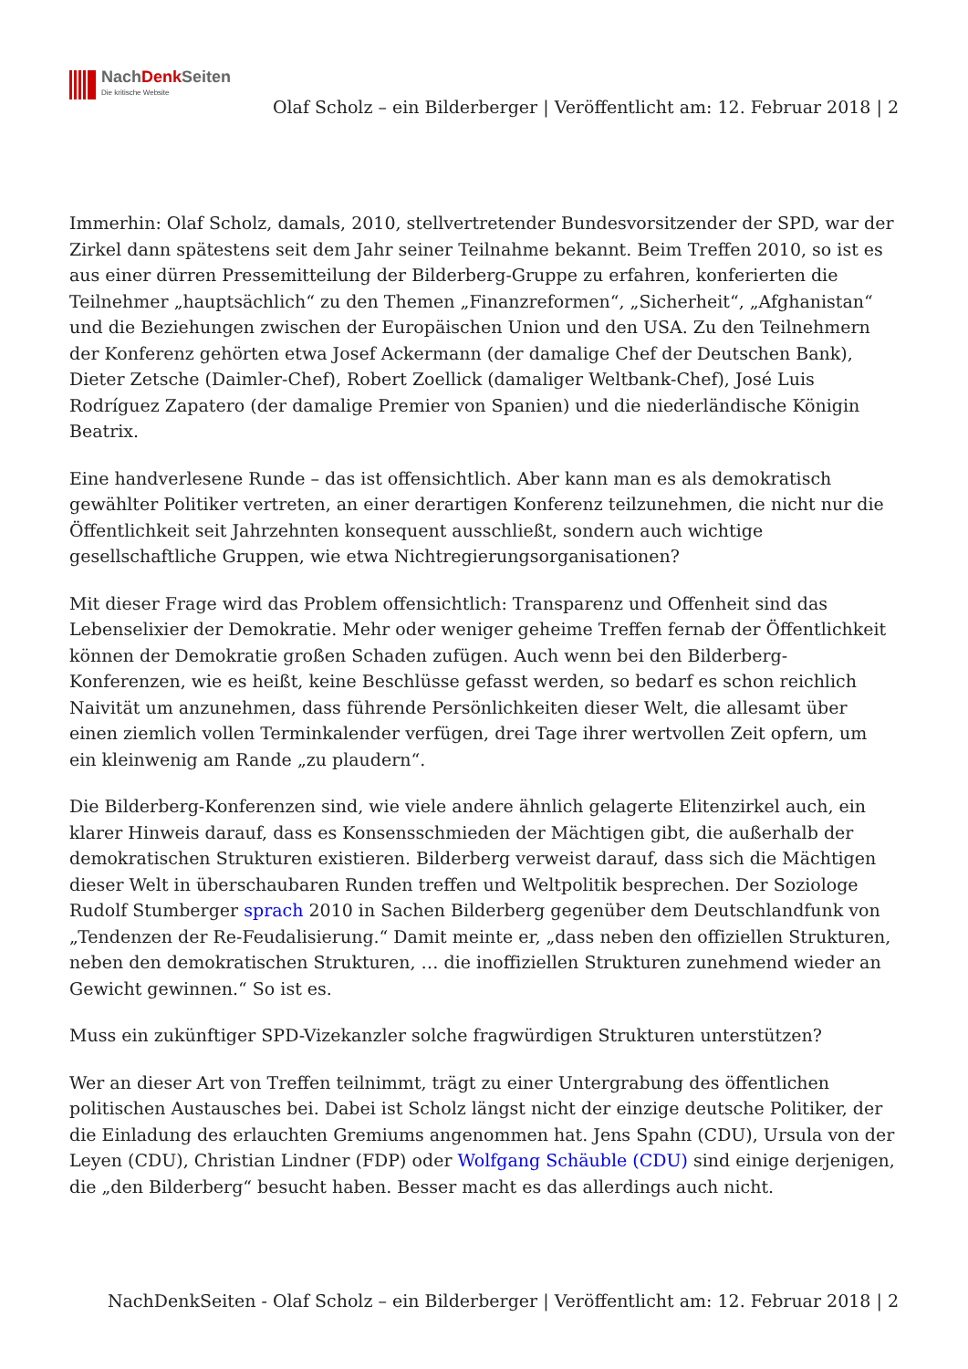NachDenk Seiten
Die kritische Website
Olaf Scholz – ein Bilderberger | Veröffentlicht am: 12. Februar 2018 | 2
Immerhin: Olaf Scholz, damals, 2010, stellvertretender Bundesvorsitzender der SPD, war der Zirkel dann spätestens seit dem Jahr seiner Teilnahme bekannt. Beim Treffen 2010, so ist es aus einer dürren Pressemitteilung der Bilderberg-Gruppe zu erfahren, konferierten die Teilnehmer „hauptsächlich“ zu den Themen „Finanzreformen“, „Sicherheit“, „Afghanistan“ und die Beziehungen zwischen der Europäischen Union und den USA. Zu den Teilnehmern der Konferenz gehörten etwa Josef Ackermann (der damalige Chef der Deutschen Bank), Dieter Zetsche (Daimler-Chef), Robert Zoellick (damaliger Weltbank-Chef), José Luis Rodríguez Zapatero (der damalige Premier von Spanien) und die niederländische Königin Beatrix.
Eine handverlesene Runde – das ist offensichtlich. Aber kann man es als demokratisch gewählter Politiker vertreten, an einer derartigen Konferenz teilzunehmen, die nicht nur die Öffentlichkeit seit Jahrzehnten konsequent ausschließt, sondern auch wichtige gesellschaftliche Gruppen, wie etwa Nichtregierungsorganisationen?
Mit dieser Frage wird das Problem offensichtlich: Transparenz und Offenheit sind das Lebenselixier der Demokratie. Mehr oder weniger geheime Treffen fernab der Öffentlichkeit können der Demokratie großen Schaden zufügen. Auch wenn bei den Bilderberg-Konferenzen, wie es heißt, keine Beschlüsse gefasst werden, so bedarf es schon reichlich Naivität um anzunehmen, dass führende Persönlichkeiten dieser Welt, die allesamt über einen ziemlich vollen Terminkalender verfügen, drei Tage ihrer wertvollen Zeit opfern, um ein kleinwenig am Rande „zu plaudern“.
Die Bilderberg-Konferenzen sind, wie viele andere ähnlich gelagerte Elitenzirkel auch, ein klarer Hinweis darauf, dass es Konsensschmieden der Mächtigen gibt, die außerhalb der demokratischen Strukturen existieren. Bilderberg verweist darauf, dass sich die Mächtigen dieser Welt in überschaubaren Runden treffen und Weltpolitik besprechen. Der Soziologe Rudolf Stumberger sprach 2010 in Sachen Bilderberg gegenüber dem Deutschlandfunk von „Tendenzen der Re-Feudalisierung.“ Damit meinte er, „dass neben den offiziellen Strukturen, neben den demokratischen Strukturen, … die inoffiziellen Strukturen zunehmend wieder an Gewicht gewinnen.“ So ist es.
Muss ein zukünftiger SPD-Vizekanzler solche fragwürdigen Strukturen unterstützen?
Wer an dieser Art von Treffen teilnimmt, trägt zu einer Untergrabung des öffentlichen politischen Austausches bei. Dabei ist Scholz längst nicht der einzige deutsche Politiker, der die Einladung des erlauchten Gremiums angenommen hat. Jens Spahn (CDU), Ursula von der Leyen (CDU), Christian Lindner (FDP) oder Wolfgang Schäuble (CDU) sind einige derjenigen, die „den Bilderberg“ besucht haben. Besser macht es das allerdings auch nicht.
NachDenkSeiten - Olaf Scholz – ein Bilderberger | Veröffentlicht am: 12. Februar 2018 | 2